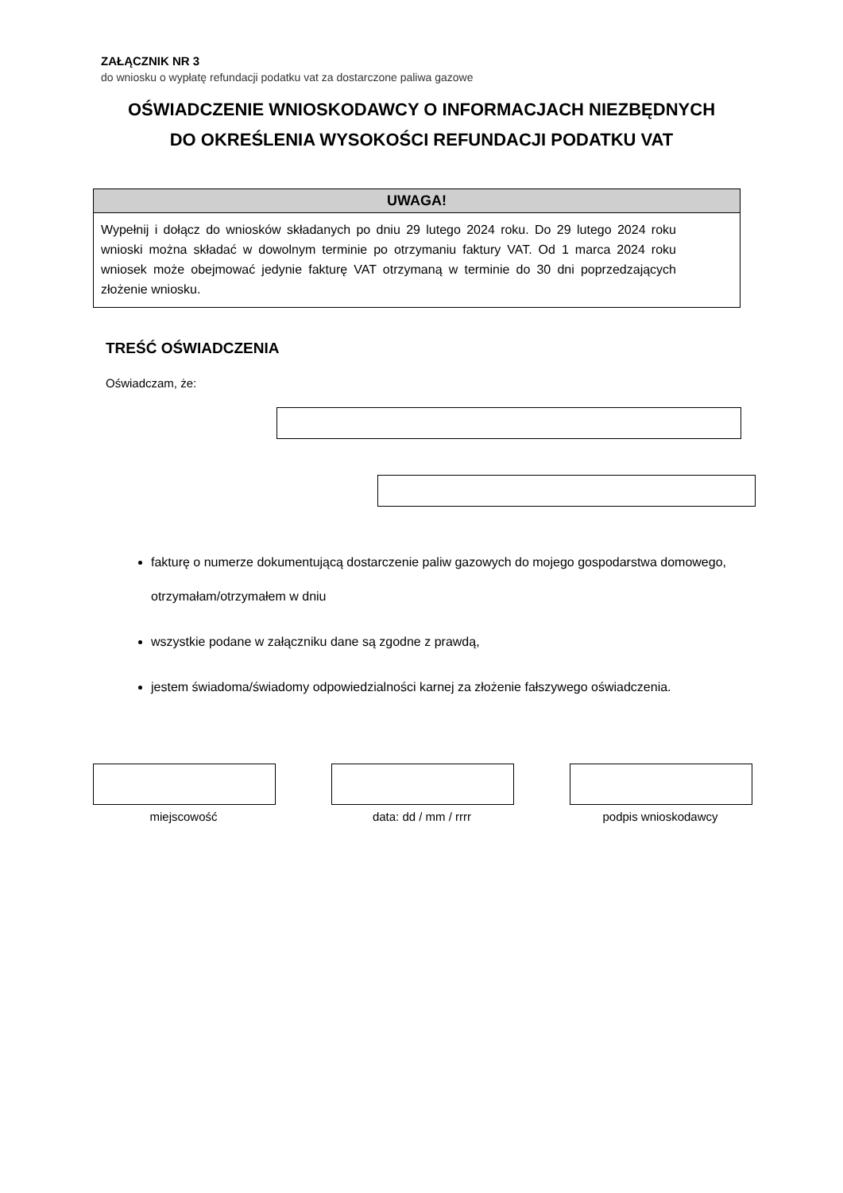ZAŁĄCZNIK NR 3
do wniosku o wypłatę refundacji podatku vat za dostarczone paliwa gazowe
OŚWIADCZENIE WNIOSKODAWCY O INFORMACJACH NIEZBĘDNYCH
DO OKREŚLENIA WYSOKOŚCI REFUNDACJI PODATKU VAT
UWAGA!
Wypełnij i dołącz do wniosków składanych po dniu 29 lutego 2024 roku. Do 29 lutego 2024 roku wnioski można składać w dowolnym terminie po otrzymaniu faktury VAT. Od 1 marca 2024 roku wniosek może obejmować jedynie fakturę VAT otrzymaną w terminie do 30 dni poprzedzających złożenie wniosku.
TREŚĆ OŚWIADCZENIA
Oświadczam, że:
fakturę o numerze dokumentującą dostarczenie paliw gazowych do mojego gospodarstwa domowego, otrzymałam/otrzymałem w dniu
wszystkie podane w załączniku dane są zgodne z prawdą,
jestem świadoma/świadomy odpowiedzialności karnej za złożenie fałszywego oświadczenia.
miejscowość data: dd / mm / rrrr podpis wnioskodawcy